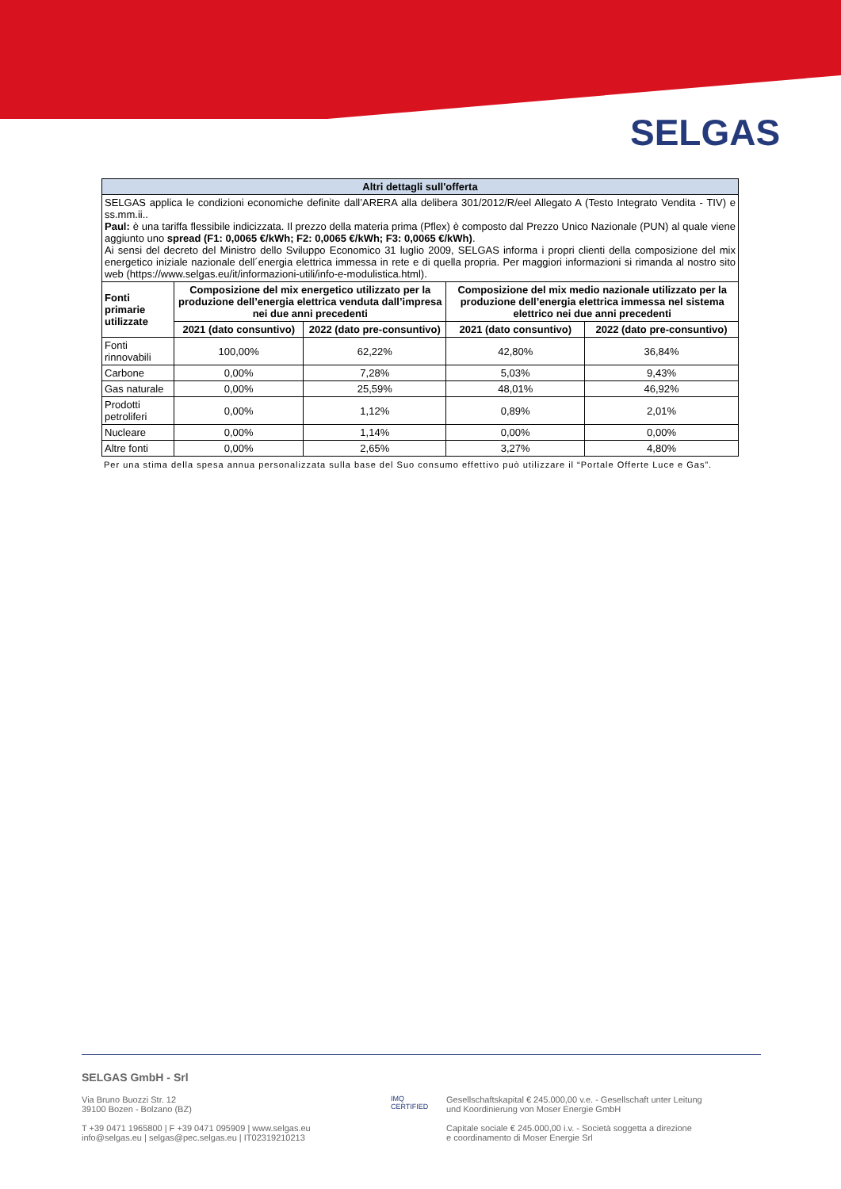SELGAS
| Altri dettagli sull'offerta | | | | |
| SELGAS applica le condizioni economiche definite dall’ARERA alla delibera 301/2012/R/eel Allegato A (Testo Integrato Vendita - TIV) e ss.mm.ii.. Paul: è una tariffa flessibile indicizzata. Il prezzo della materia prima (Pflex) è composto dal Prezzo Unico Nazionale (PUN) al quale viene aggiunto uno spread (F1: 0,0065 €/kWh; F2: 0,0065 €/kWh; F3: 0,0065 €/kWh) . Ai sensi del decreto del Ministro dello Sviluppo Economico 31 luglio 2009, SELGAS informa i propri clienti della composizione del mix energetico iniziale nazionale dell´energia elettrica immessa in rete e di quella propria. Per maggiori informazioni si rimanda al nostro sito web (https://www.selgas.eu/it/informazioni-utili/info-e-modulistica.html). | | | | |
| Fonti primarie utilizzate | Composizione del mix energetico utilizzato per la produzione dell’energia elettrica venduta dall’impresa nei due anni precedenti | | Composizione del mix medio nazionale utilizzato per la produzione dell’energia elettrica immessa nel sistema elettrico nei due anni precedenti | |
| | 2021 (dato consuntivo) | 2022 (dato pre-consuntivo) | 2021 (dato consuntivo) | 2022 (dato pre-consuntivo) |
| Fonti rinnovabili | 100,00% | 62,22% | 42,80% | 36,84% |
| Carbone | 0,00% | 7,28% | 5,03% | 9,43% |
| Gas naturale | 0,00% | 25,59% | 48,01% | 46,92% |
| Prodotti petroliferi | 0,00% | 1,12% | 0,89% | 2,01% |
| Nucleare | 0,00% | 1,14% | 0,00% | 0,00% |
| Altre fonti | 0,00% | 2,65% | 3,27% | 4,80% |
Per una stima della spesa annua personalizzata sulla base del Suo consumo effettivo può utilizzare il “Portale Offerte Luce e Gas”.
SELGAS GmbH - Srl
Via Bruno Buozzi Str. 12
39100 Bozen - Bolzano (BZ)
T +39 0471 1965800 | F +39 0471 095909 | www.selgas.eu
info@selgas.eu | selgas@pec.selgas.eu | IT02319210213
IMQ
CERTIFIED
Gesellschaftskapital € 245.000,00 v.e. - Gesellschaft unter Leitung
und Koordinierung von Moser Energie GmbH
Capitale sociale € 245.000,00 i.v. - Società soggetta a direzione
e coordinamento di Moser Energie Srl